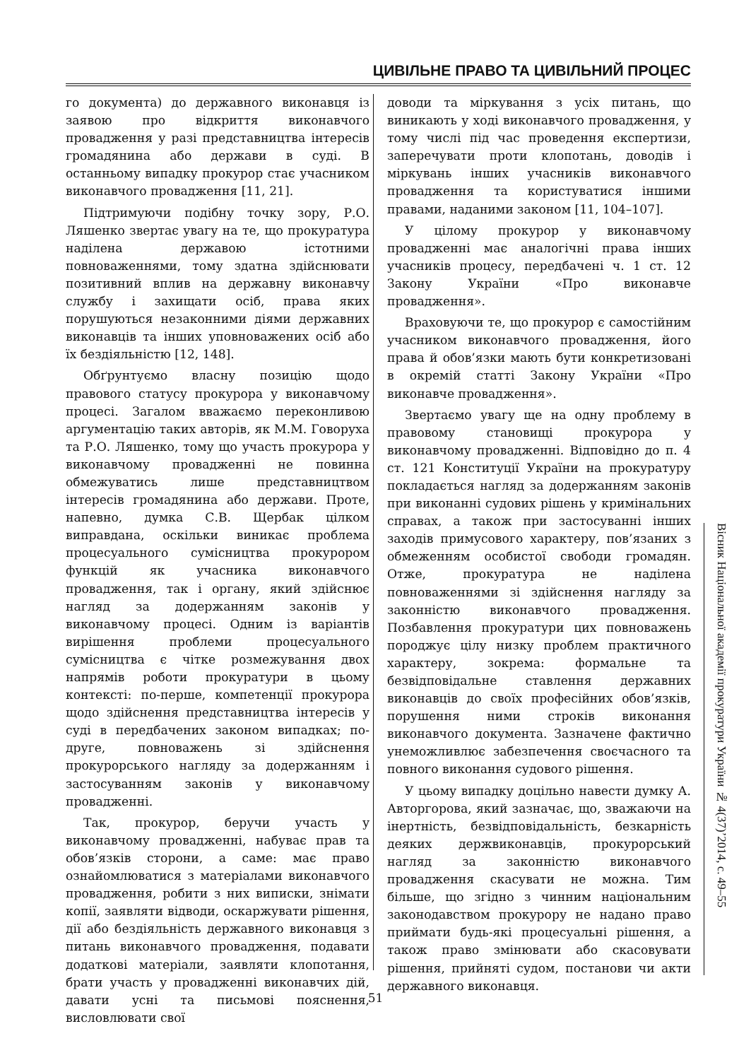ЦИВІЛЬНЕ ПРАВО ТА ЦИВІЛЬНИЙ ПРОЦЕС
го документа) до державного виконавця із заявою про відкриття виконавчого провадження у разі представництва інтересів громадянина або держави в суді. В останньому випадку прокурор стає учасником виконавчого провадження [11, 21].
Підтримуючи подібну точку зору, Р.О. Ляшенко звертає увагу на те, що прокуратура наділена державою істотними повноваженнями, тому здатна здійснювати позитивний вплив на державну виконавчу службу і захищати осіб, права яких порушуються незаконними діями державних виконавців та інших уповноважених осіб або їх бездіяльністю [12, 148].
Обґрунтуємо власну позицію щодо правового статусу прокурора у виконавчому процесі. Загалом вважаємо переконливою аргументацію таких авторів, як М.М. Говоруха та Р.О. Ляшенко, тому що участь прокурора у виконавчому провадженні не повинна обмежуватись лише представництвом інтересів громадянина або держави. Проте, напевно, думка С.В. Щербак цілком виправдана, оскільки виникає проблема процесуального сумісництва прокурором функцій як учасника виконавчого провадження, так і органу, який здійснює нагляд за додержанням законів у виконавчому процесі. Одним із варіантів вирішення проблеми процесуального сумісництва є чітке розмежування двох напрямів роботи прокуратури в цьому контексті: по-перше, компетенції прокурора щодо здійснення представництва інтересів у суді в передбачених законом випадках; по-друге, повноважень зі здійснення прокурорського нагляду за додержанням і застосуванням законів у виконавчому провадженні.
Так, прокурор, беручи участь у виконавчому провадженні, набуває прав та обов’язків сторони, а саме: має право ознайомлюватися з матеріалами виконавчого провадження, робити з них виписки, знімати копії, заявляти відводи, оскаржувати рішення, дії або бездіяльність державного виконавця з питань виконавчого провадження, подавати додаткові матеріали, заявляти клопотання, брати участь у провадженні виконавчих дій, давати усні та письмові пояснення, висловлювати свої
доводи та міркування з усіх питань, що виникають у ході виконавчого провадження, у тому числі під час проведення експертизи, заперечувати проти клопотань, доводів і міркувань інших учасників виконавчого провадження та користуватися іншими правами, наданими законом [11, 104–107].
У цілому прокурор у виконавчому провадженні має аналогічні права інших учасників процесу, передбачені ч. 1 ст. 12 Закону України «Про виконавче провадження».
Враховуючи те, що прокурор є самостійним учасником виконавчого провадження, його права й обов’язки мають бути конкретизовані в окремій статті Закону України «Про виконавче провадження».
Звертаємо увагу ще на одну проблему в правовому становищі прокурора у виконавчому провадженні. Відповідно до п. 4 ст. 121 Конституції України на прокуратуру покладається нагляд за додержанням законів при виконанні судових рішень у кримінальних справах, а також при застосуванні інших заходів примусового характеру, пов’язаних з обмеженням особистої свободи громадян. Отже, прокуратура не наділена повноваженнями зі здійснення нагляду за законністю виконавчого провадження. Позбавлення прокуратури цих повноважень породжує цілу низку проблем практичного характеру, зокрема: формальне та безвідповідальне ставлення державних виконавців до своїх професійних обов’язків, порушення ними строків виконання виконавчого документа. Зазначене фактично унеможливлює забезпечення своєчасного та повного виконання судового рішення.
У цьому випадку доцільно навести думку А. Авторгорова, який зазначає, що, зважаючи на інертність, безвідповідальність, безкарність деяких держвиконавців, прокурорський нагляд за законністю виконавчого провадження скасувати не можна. Тим більше, що згідно з чинним національним законодавством прокурору не надано право приймати будь-які процесуальні рішення, а також право змінювати або скасовувати рішення, прийняті судом, постанови чи акти державного виконавця.
Вісник Національної академії прокуратури України № 4(37)’2014, с. 49–55
51